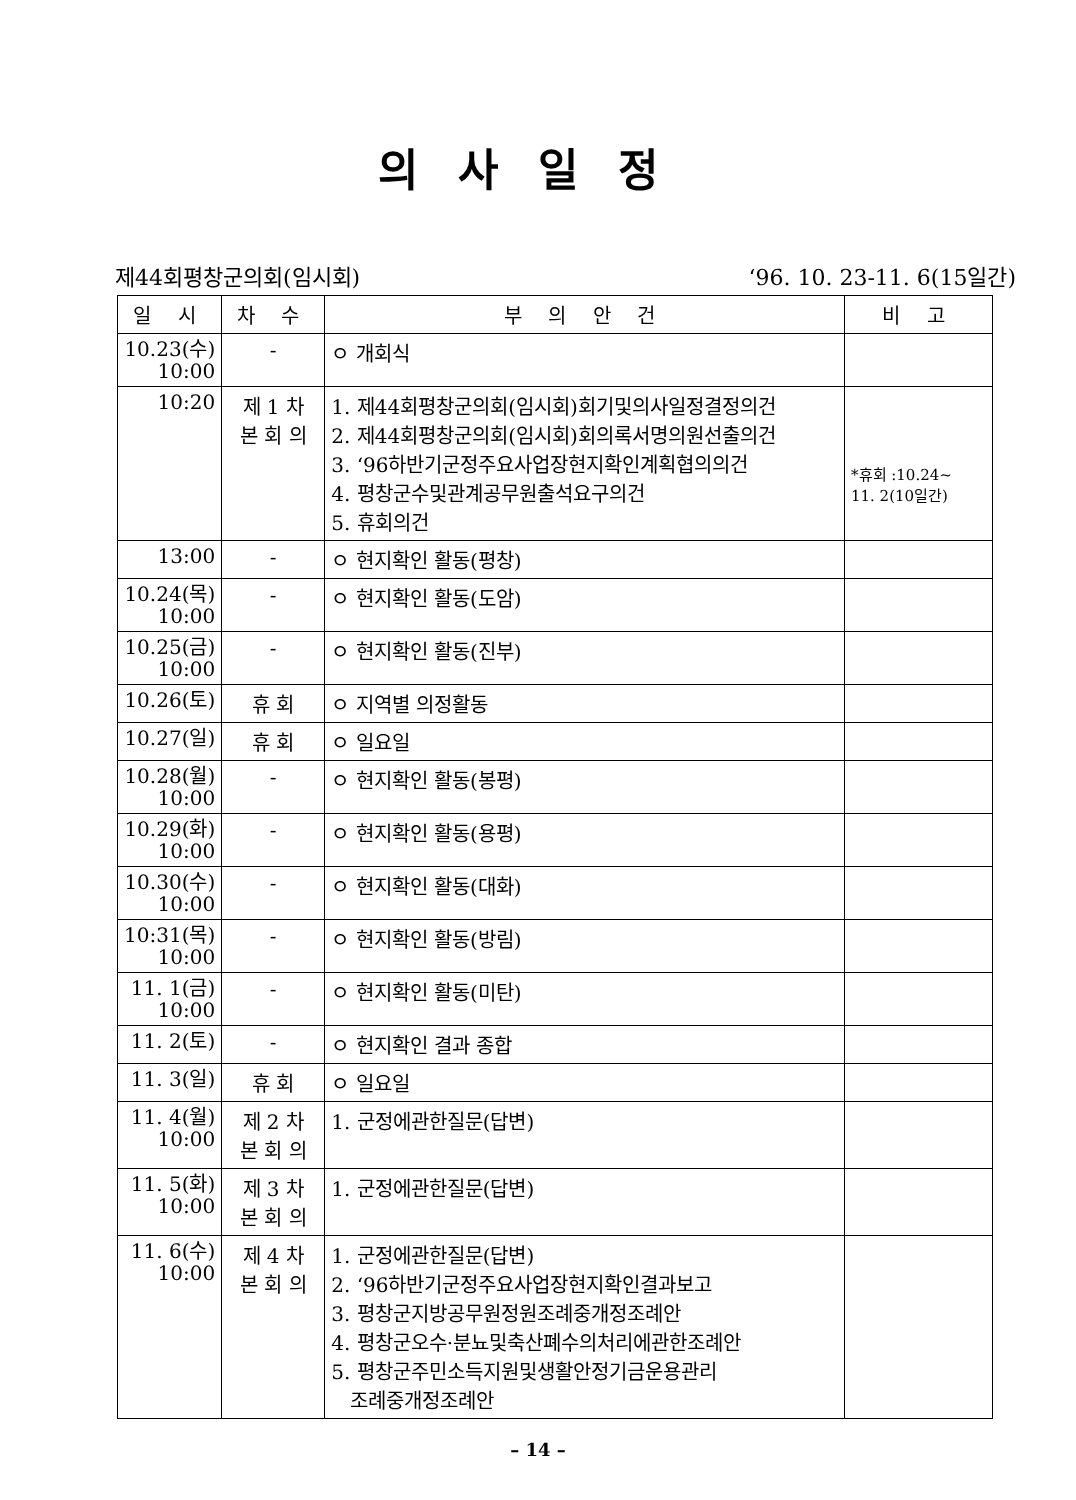의사일정
제44회평창군의회(임시회) ‘96. 10. 23-11. 6(15일간)
| 일 시 | 차 수 | 부 의 안 건 | 비 고 |
| --- | --- | --- | --- |
| 10.23(수) 10:00 | - | ㅇ 개회식 | |
| 10:20 | 제 1 차 본 회 의 | 1. 제44회평창군의회(임시회)회기및의사일정결정의건 2. 제44회평창군의회(임시회)회의록서명의원선출의건 3. ‘96하반기군정주요사업장현지확인계획협의의건 4. 평창군수및관계공무원출석요구의건 5. 휴회의건 | *휴회 :10.24~ 11. 2(10일간) |
| 13:00 | - | ㅇ 현지확인 활동(평창) | |
| 10.24(목) 10:00 | - | ㅇ 현지확인 활동(도암) | |
| 10.25(금) 10:00 | - | ㅇ 현지확인 활동(진부) | |
| 10.26(토) | 휴 회 | ㅇ 지역별 의정활동 | |
| 10.27(일) | 휴 회 | ㅇ 일요일 | |
| 10.28(월) 10:00 | - | ㅇ 현지확인 활동(봉평) | |
| 10.29(화) 10:00 | - | ㅇ 현지확인 활동(용평) | |
| 10.30(수) 10:00 | - | ㅇ 현지확인 활동(대화) | |
| 10:31(목) 10:00 | - | ㅇ 현지확인 활동(방림) | |
| 11. 1(금) 10:00 | - | ㅇ 현지확인 활동(미탄) | |
| 11. 2(토) | - | ㅇ 현지확인 결과 종합 | |
| 11. 3(일) | 휴 회 | ㅇ 일요일 | |
| 11. 4(월) 10:00 | 제 2 차 본 회 의 | 1. 군정에관한질문(답변) | |
| 11. 5(화) 10:00 | 제 3 차 본 회 의 | 1. 군정에관한질문(답변) | |
| 11. 6(수) 10:00 | 제 4 차 본 회 의 | 1. 군정에관한질문(답변) 2. ‘96하반기군정주요사업장현지확인결과보고 3. 평창군지방공무원정원조례중개정조례안 4. 평창군오수·분뇨및축산폐수의처리에관한조례안 5. 평창군주민소득지원및생활안정기금운용관리 조례중개정조례안 | |
– 14 –